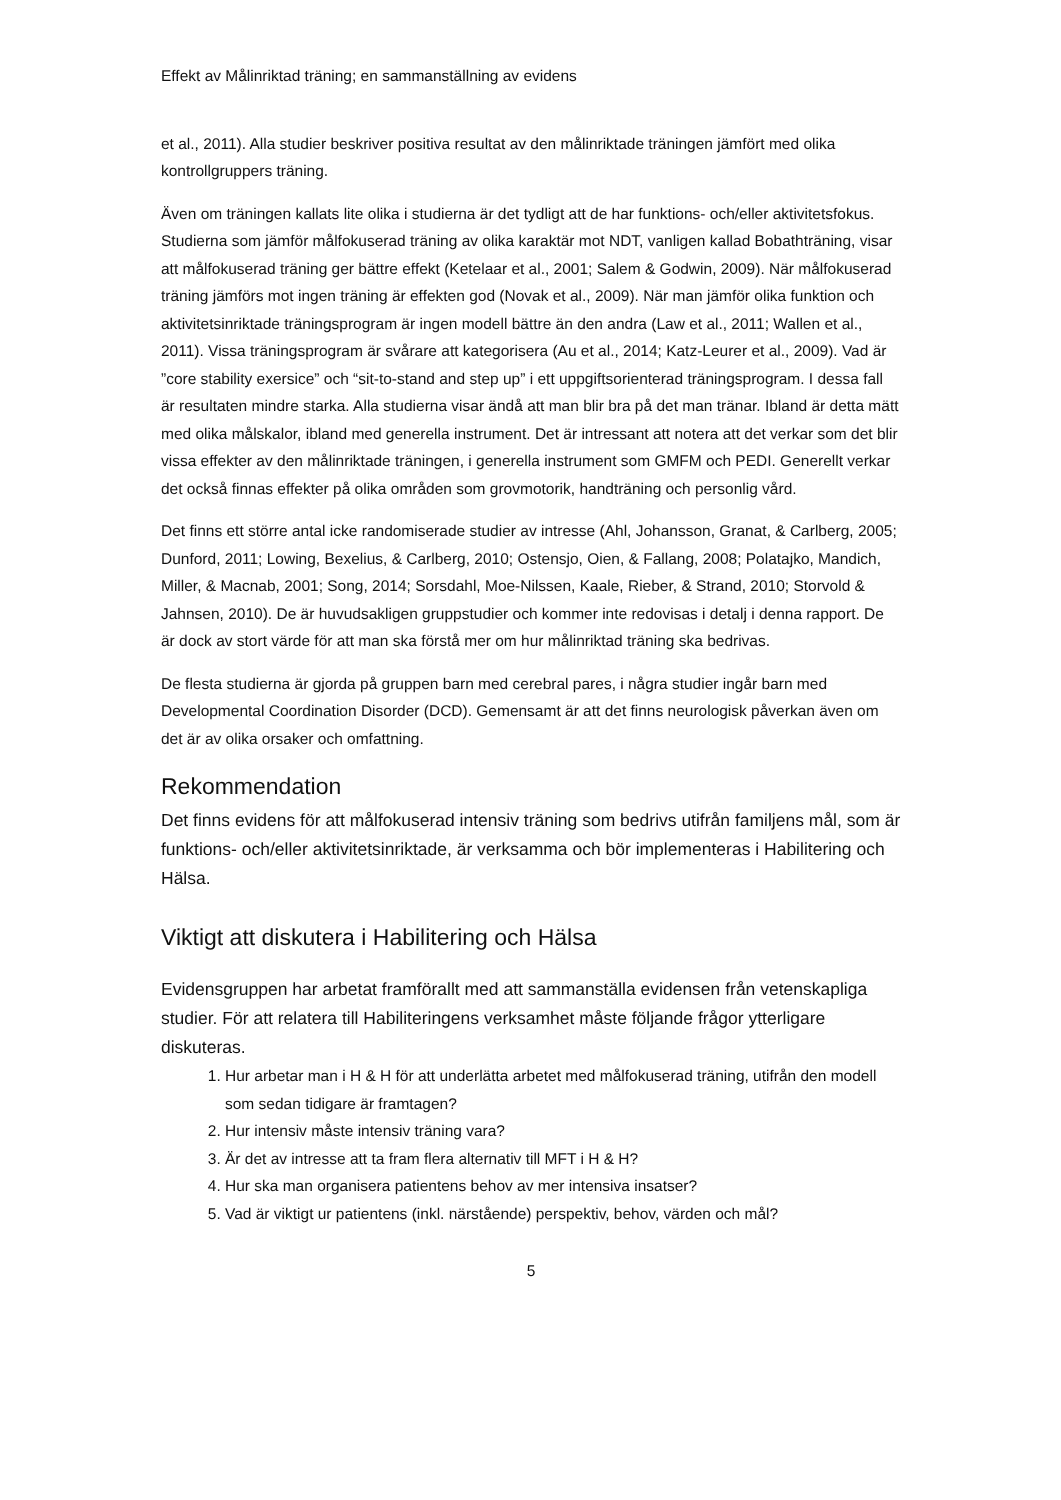Effekt av Målinriktad träning; en sammanställning av evidens
et al., 2011). Alla studier beskriver positiva resultat av den målinriktade träningen jämfört med olika kontrollgruppers träning.
Även om träningen kallats lite olika i studierna är det tydligt att de har funktions- och/eller aktivitetsfokus. Studierna som jämför målfokuserad träning av olika karaktär mot NDT, vanligen kallad Bobathträning, visar att målfokuserad träning ger bättre effekt (Ketelaar et al., 2001; Salem & Godwin, 2009). När målfokuserad träning jämförs mot ingen träning är effekten god (Novak et al., 2009). När man jämför olika funktion och aktivitetsinriktade träningsprogram är ingen modell bättre än den andra (Law et al., 2011; Wallen et al., 2011). Vissa träningsprogram är svårare att kategorisera (Au et al., 2014; Katz-Leurer et al., 2009). Vad är ”core stability exersice” och “sit-to-stand and step up” i ett uppgiftsorienterad träningsprogram. I dessa fall är resultaten mindre starka. Alla studierna visar ändå att man blir bra på det man tränar. Ibland är detta mätt med olika målskalor, ibland med generella instrument. Det är intressant att notera att det verkar som det blir vissa effekter av den målinriktade träningen, i generella instrument som GMFM och PEDI. Generellt verkar det också finnas effekter på olika områden som grovmotorik, handträning och personlig vård.
Det finns ett större antal icke randomiserade studier av intresse (Ahl, Johansson, Granat, & Carlberg, 2005; Dunford, 2011; Lowing, Bexelius, & Carlberg, 2010; Ostensjo, Oien, & Fallang, 2008; Polatajko, Mandich, Miller, & Macnab, 2001; Song, 2014; Sorsdahl, Moe-Nilssen, Kaale, Rieber, & Strand, 2010; Storvold & Jahnsen, 2010). De är huvudsakligen gruppstudier och kommer inte redovisas i detalj i denna rapport. De är dock av stort värde för att man ska förstå mer om hur målinriktad träning ska bedrivas.
De flesta studierna är gjorda på gruppen barn med cerebral pares, i några studier ingår barn med Developmental Coordination Disorder (DCD). Gemensamt är att det finns neurologisk påverkan även om det är av olika orsaker och omfattning.
Rekommendation
Det finns evidens för att målfokuserad intensiv träning som bedrivs utifrån familjens mål, som är funktions- och/eller aktivitetsinriktade, är verksamma och bör implementeras i Habilitering och Hälsa.
Viktigt att diskutera i Habilitering och Hälsa
Evidensgruppen har arbetat framförallt med att sammanställa evidensen från vetenskapliga studier. För att relatera till Habiliteringens verksamhet måste följande frågor ytterligare diskuteras.
1. Hur arbetar man i H & H för att underlätta arbetet med målfokuserad träning, utifrån den modell som sedan tidigare är framtagen?
2. Hur intensiv måste intensiv träning vara?
3. Är det av intresse att ta fram flera alternativ till MFT i H & H?
4. Hur ska man organisera patientens behov av mer intensiva insatser?
5. Vad är viktigt ur patientens (inkl. närstående) perspektiv, behov, värden och mål?
5